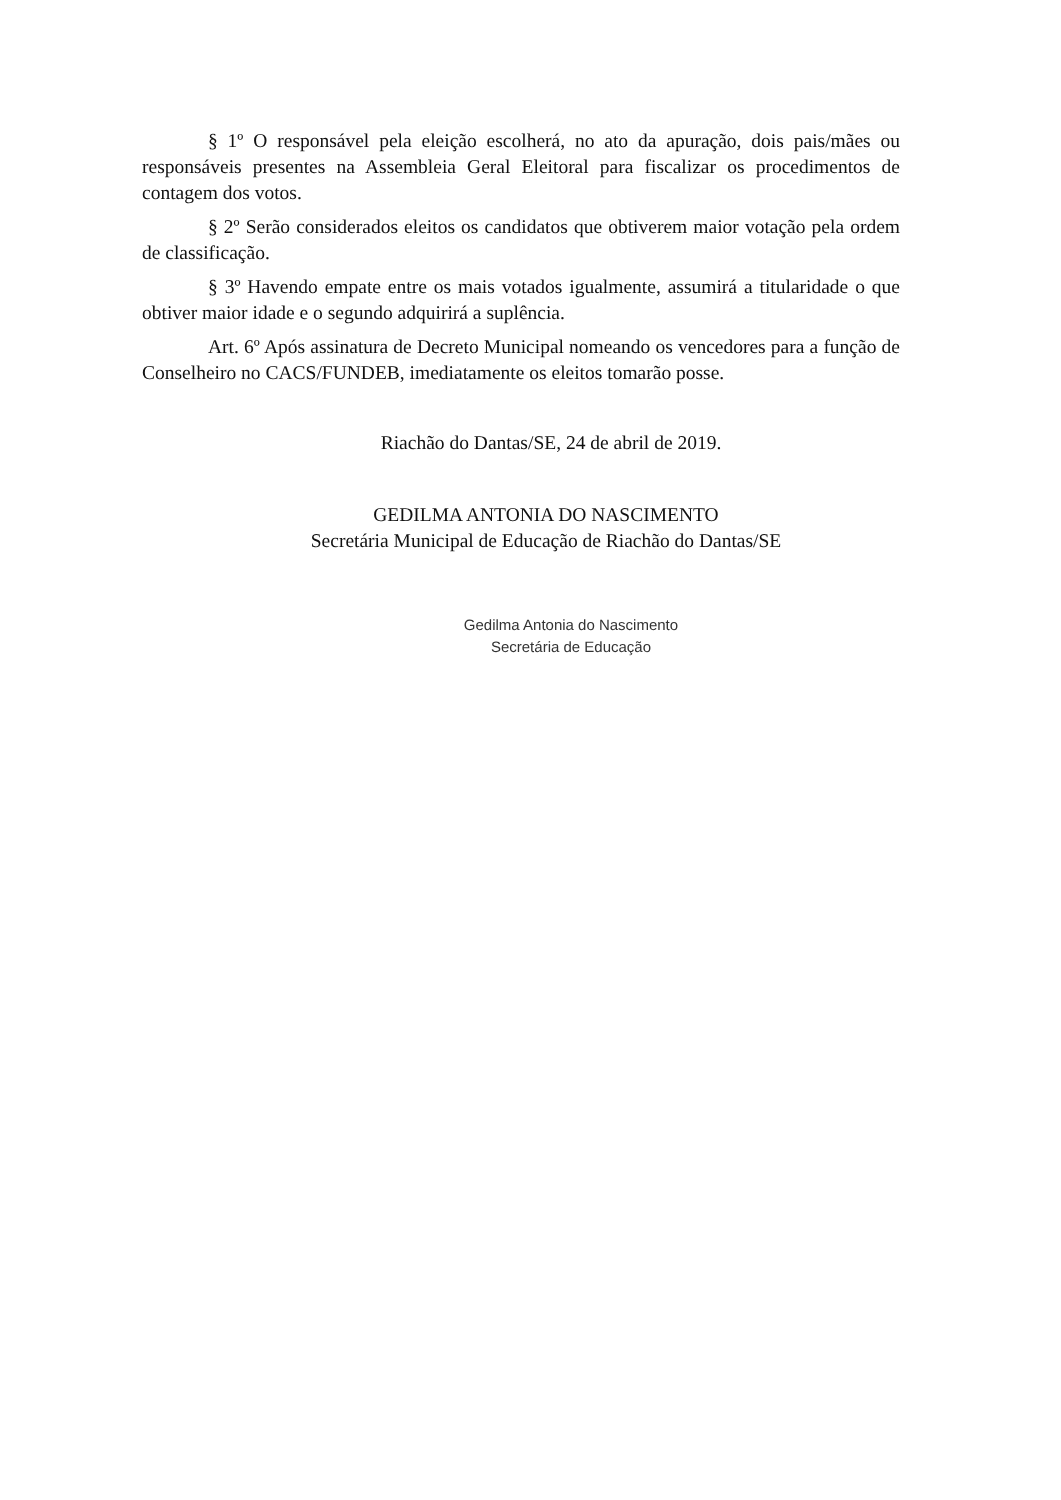§ 1º O responsável pela eleição escolherá, no ato da apuração, dois pais/mães ou responsáveis presentes na Assembleia Geral Eleitoral para fiscalizar os procedimentos de contagem dos votos.
§ 2º Serão considerados eleitos os candidatos que obtiverem maior votação pela ordem de classificação.
§ 3º Havendo empate entre os mais votados igualmente, assumirá a titularidade o que obtiver maior idade e o segundo adquirirá a suplência.
Art. 6º Após assinatura de Decreto Municipal nomeando os vencedores para a função de Conselheiro no CACS/FUNDEB, imediatamente os eleitos tomarão posse.
Riachão do Dantas/SE, 24 de abril de 2019.
GEDILMA ANTONIA DO NASCIMENTO
Secretária Municipal de Educação de Riachão do Dantas/SE
Gedilma Antonia do Nascimento
Secretária de Educação